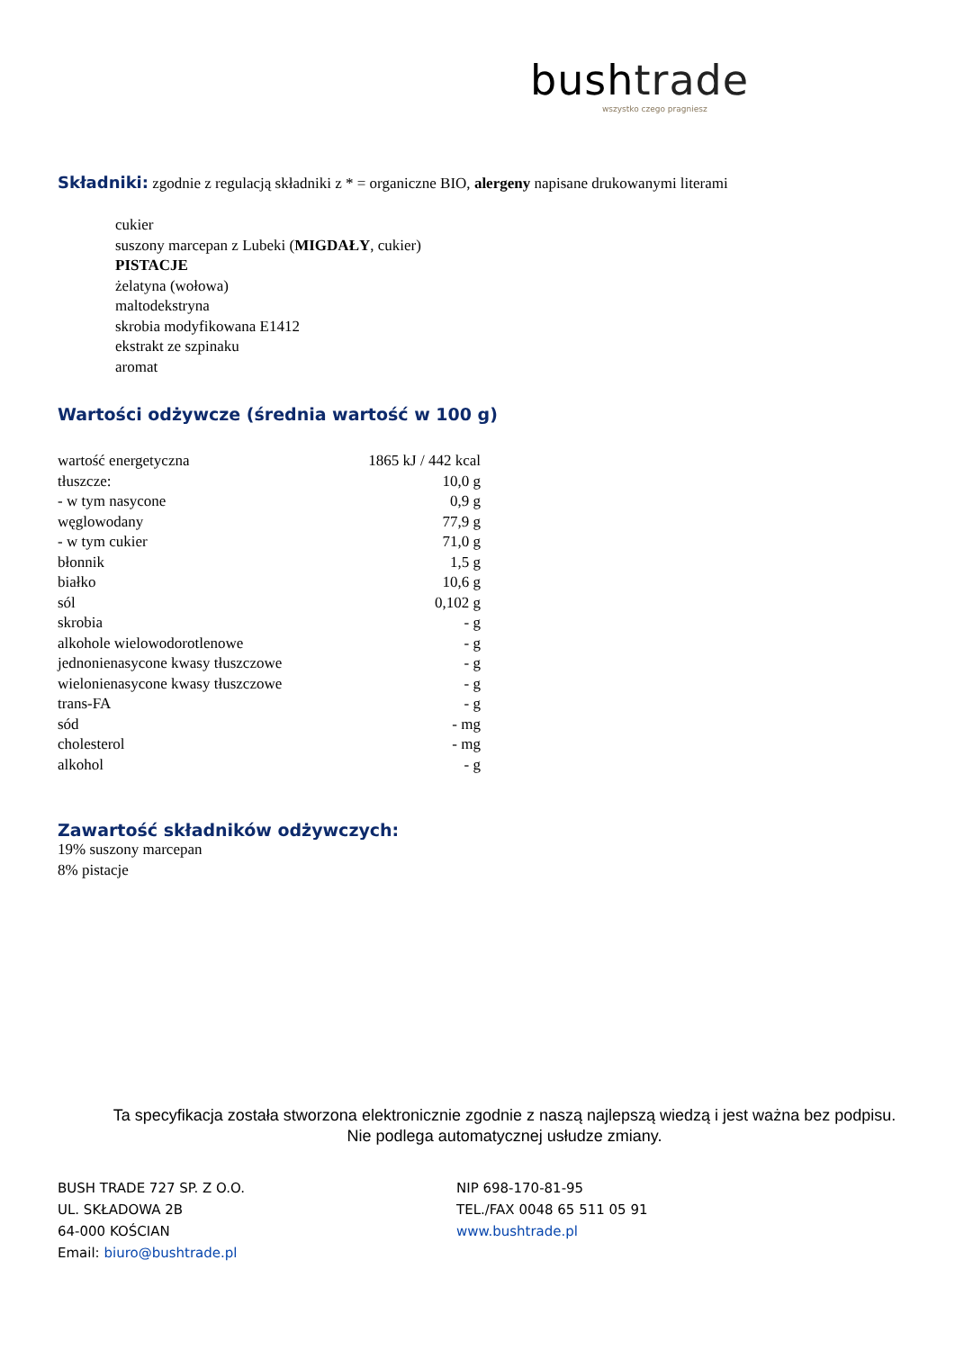bushtrade
wszystko czego pragniesz
Składniki: zgodnie z regulacją składniki z * = organiczne BIO, alergeny napisane drukowanymi literami
cukier
suszony marcepan z Lubeki (MIGDAŁY, cukier)
PISTACJE
żelatyna (wołowa)
maltodekstryna
skrobia modyfikowana E1412
ekstrakt ze szpinaku
aromat
Wartości odżywcze (średnia wartość w 100 g)
| wartość energetyczna | 1865 kJ / 442 kcal |
| tłuszcze: | 10,0 g |
| - w tym nasycone | 0,9 g |
| węglowodany | 77,9 g |
| - w tym cukier | 71,0 g |
| błonnik | 1,5 g |
| białko | 10,6 g |
| sól | 0,102 g |
| skrobia | - g |
| alkohole wielowodorotlenowe | - g |
| jednonienasycone kwasy tłuszczowe | - g |
| wielonienasycone kwasy tłuszczowe | - g |
| trans-FA | - g |
| sód | - mg |
| cholesterol | - mg |
| alkohol | - g |
Zawartość składników odżywczych:
19% suszony marcepan
8% pistacje
Ta specyfikacja została stworzona elektronicznie zgodnie z naszą najlepszą wiedzą i jest ważna bez podpisu.
Nie podlega automatycznej usłudze zmiany.
BUSH TRADE 727 SP. Z O.O.
UL. SKŁADOWA 2B
64-000 KOŚCIAN
Email: biuro@bushtrade.pl
NIP 698-170-81-95
TEL./FAX 0048 65 511 05 91
www.bushtrade.pl